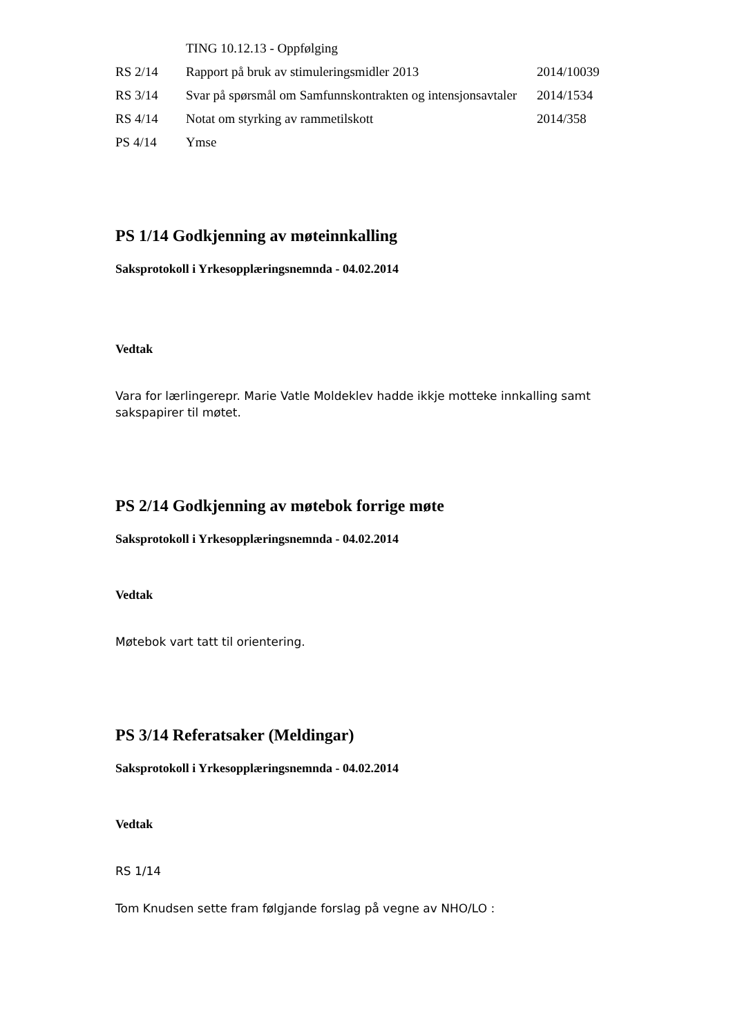| | TING 10.12.13 - Oppfølging | |
| RS 2/14 | Rapport på bruk av stimuleringsmidler 2013 | 2014/10039 |
| RS 3/14 | Svar på spørsmål om Samfunnskontrakten og intensjonsavtaler | 2014/1534 |
| RS 4/14 | Notat om styrking av rammetilskott | 2014/358 |
| PS 4/14 | Ymse | |
PS 1/14 Godkjenning av møteinnkalling
Saksprotokoll i Yrkesopplæringsnemnda - 04.02.2014
Vedtak
Vara for lærlingerepr. Marie Vatle Moldeklev hadde ikkje motteke innkalling samt sakspapirer til møtet.
PS 2/14 Godkjenning av møtebok forrige møte
Saksprotokoll i Yrkesopplæringsnemnda - 04.02.2014
Vedtak
Møtebok vart tatt til orientering.
PS 3/14 Referatsaker (Meldingar)
Saksprotokoll i Yrkesopplæringsnemnda - 04.02.2014
Vedtak
RS 1/14
Tom Knudsen sette fram følgjande forslag på vegne av NHO/LO :